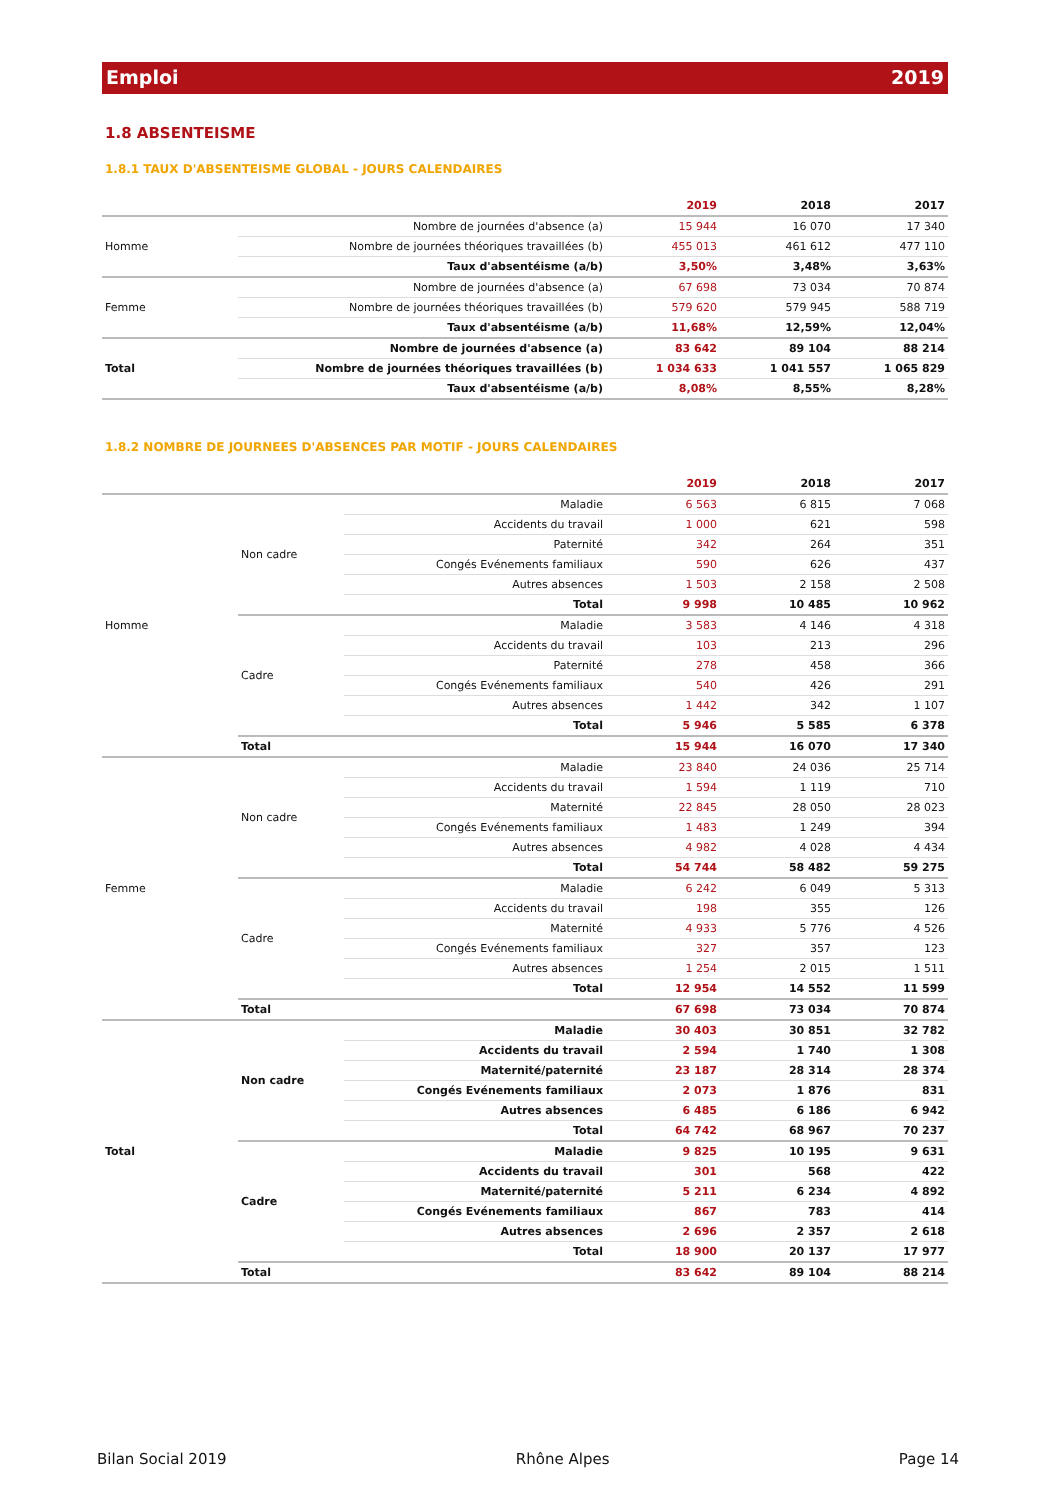Emploi 2019
1.8 ABSENTEISME
1.8.1 TAUX D'ABSENTEISME GLOBAL - JOURS CALENDAIRES
| | | 2019 | 2018 | 2017 |
| --- | --- | --- | --- | --- |
| Homme | Nombre de journées d'absence (a) | 15 944 | 16 070 | 17 340 |
| | Nombre de journées théoriques travaillées (b) | 455 013 | 461 612 | 477 110 |
| | Taux d'absentéisme (a/b) | 3,50% | 3,48% | 3,63% |
| Femme | Nombre de journées d'absence (a) | 67 698 | 73 034 | 70 874 |
| | Nombre de journées théoriques travaillées (b) | 579 620 | 579 945 | 588 719 |
| | Taux d'absentéisme (a/b) | 11,68% | 12,59% | 12,04% |
| Total | Nombre de journées d'absence (a) | 83 642 | 89 104 | 88 214 |
| | Nombre de journées théoriques travaillées (b) | 1 034 633 | 1 041 557 | 1 065 829 |
| | Taux d'absentéisme (a/b) | 8,08% | 8,55% | 8,28% |
1.8.2 NOMBRE DE JOURNEES D'ABSENCES PAR MOTIF - JOURS CALENDAIRES
| | | | 2019 | 2018 | 2017 |
| --- | --- | --- | --- | --- | --- |
| Homme | Non cadre | Maladie | 6 563 | 6 815 | 7 068 |
| | | Accidents du travail | 1 000 | 621 | 598 |
| | | Paternité | 342 | 264 | 351 |
| | | Congés Evénements familiaux | 590 | 626 | 437 |
| | | Autres absences | 1 503 | 2 158 | 2 508 |
| | | Total | 9 998 | 10 485 | 10 962 |
| | Cadre | Maladie | 3 583 | 4 146 | 4 318 |
| | | Accidents du travail | 103 | 213 | 296 |
| | | Paternité | 278 | 458 | 366 |
| | | Congés Evénements familiaux | 540 | 426 | 291 |
| | | Autres absences | 1 442 | 342 | 1 107 |
| | | Total | 5 946 | 5 585 | 6 378 |
| | Total | | 15 944 | 16 070 | 17 340 |
| Femme | Non cadre | Maladie | 23 840 | 24 036 | 25 714 |
| | | Accidents du travail | 1 594 | 1 119 | 710 |
| | | Maternité | 22 845 | 28 050 | 28 023 |
| | | Congés Evénements familiaux | 1 483 | 1 249 | 394 |
| | | Autres absences | 4 982 | 4 028 | 4 434 |
| | | Total | 54 744 | 58 482 | 59 275 |
| | Cadre | Maladie | 6 242 | 6 049 | 5 313 |
| | | Accidents du travail | 198 | 355 | 126 |
| | | Maternité | 4 933 | 5 776 | 4 526 |
| | | Congés Evénements familiaux | 327 | 357 | 123 |
| | | Autres absences | 1 254 | 2 015 | 1 511 |
| | | Total | 12 954 | 14 552 | 11 599 |
| | Total | | 67 698 | 73 034 | 70 874 |
| Total | Non cadre | Maladie | 30 403 | 30 851 | 32 782 |
| | | Accidents du travail | 2 594 | 1 740 | 1 308 |
| | | Maternité/paternité | 23 187 | 28 314 | 28 374 |
| | | Congés Evénements familiaux | 2 073 | 1 876 | 831 |
| | | Autres absences | 6 485 | 6 186 | 6 942 |
| | | Total | 64 742 | 68 967 | 70 237 |
| | Cadre | Maladie | 9 825 | 10 195 | 9 631 |
| | | Accidents du travail | 301 | 568 | 422 |
| | | Maternité/paternité | 5 211 | 6 234 | 4 892 |
| | | Congés Evénements familiaux | 867 | 783 | 414 |
| | | Autres absences | 2 696 | 2 357 | 2 618 |
| | | Total | 18 900 | 20 137 | 17 977 |
| | Total | | 83 642 | 89 104 | 88 214 |
Bilan Social 2019 Rhône Alpes Page 14